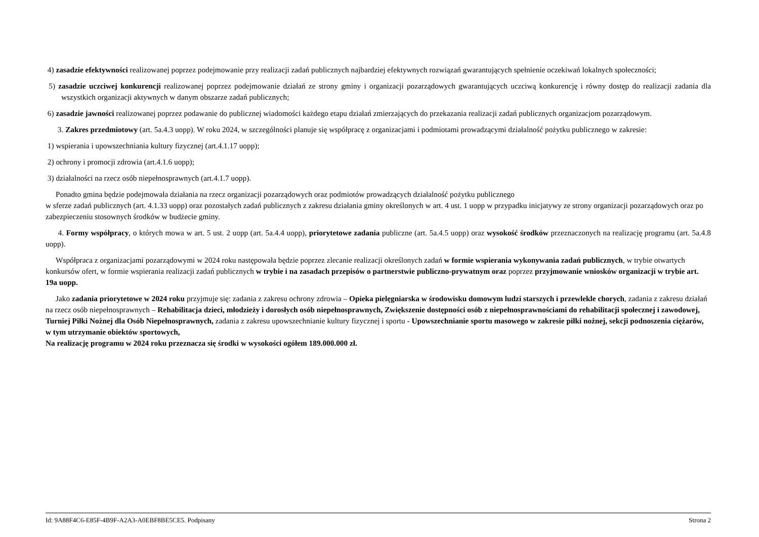4) zasadzie efektywności realizowanej poprzez podejmowanie przy realizacji zadań publicznych najbardziej efektywnych rozwiązań gwarantujących spełnienie oczekiwań lokalnych społeczności;
5) zasadzie uczciwej konkurencji realizowanej poprzez podejmowanie działań ze strony gminy i organizacji pozarządowych gwarantujących uczciwą konkurencję i równy dostęp do realizacji zadania dla wszystkich organizacji aktywnych w danym obszarze zadań publicznych;
6) zasadzie jawności realizowanej poprzez podawanie do publicznej wiadomości każdego etapu działań zmierzających do przekazania realizacji zadań publicznych organizacjom pozarządowym.
3. Zakres przedmiotowy (art. 5a.4.3 uopp). W roku 2024, w szczególności planuje się współpracę z organizacjami i podmiotami prowadzącymi działalność pożytku publicznego w zakresie:
1) wspierania i upowszechniania kultury fizycznej (art.4.1.17 uopp);
2) ochrony i promocji zdrowia (art.4.1.6 uopp);
3) działalności na rzecz osób niepełnosprawnych (art.4.1.7 uopp).
Ponadto gmina będzie podejmowała działania na rzecz organizacji pozarządowych oraz podmiotów prowadzących działalność pożytku publicznego
w sferze zadań publicznych (art. 4.1.33 uopp) oraz pozostałych zadań publicznych z zakresu działania gminy określonych w art. 4 ust. 1 uopp w przypadku inicjatywy ze strony organizacji pozarządowych oraz po zabezpieczeniu stosownych środków w budżecie gminy.
4. Formy współpracy, o których mowa w art. 5 ust. 2 uopp (art. 5a.4.4 uopp), priorytetowe zadania publiczne (art. 5a.4.5 uopp) oraz wysokość środków przeznaczonych na realizację programu (art. 5a.4.8 uopp).
Współpraca z organizacjami pozarządowymi w 2024 roku następowała będzie poprzez zlecanie realizacji określonych zadań w formie wspierania wykonywania zadań publicznych, w trybie otwartych konkursów ofert, w formie wspierania realizacji zadań publicznych w trybie i na zasadach przepisów o partnerstwie publiczno-prywatnym oraz poprzez przyjmowanie wniosków organizacji w trybie art. 19a uopp.
Jako zadania priorytetowe w 2024 roku przyjmuje się: zadania z zakresu ochrony zdrowia – Opieka pielęgniarska w środowisku domowym ludzi starszych i przewlekle chorych, zadania z zakresu działań na rzecz osób niepełnosprawnych – Rehabilitacja dzieci, młodzieży i dorosłych osób niepełnosprawnych, Zwiększenie dostępności osób z niepełnosprawnościami do rehabilitacji społecznej i zawodowej, Turniej Piłki Nożnej dla Osób Niepełnosprawnych, zadania z zakresu upowszechnianie kultury fizycznej i sportu - Upowszechnianie sportu masowego w zakresie piłki nożnej, sekcji podnoszenia ciężarów, w tym utrzymanie obiektów sportowych,
Na realizację programu w 2024 roku przeznacza się środki w wysokości ogółem 189.000.000 zł.
Id: 9A88F4C6-E85F-4B9F-A2A3-A0EBF8BE5CE5. Podpisany Strona 2